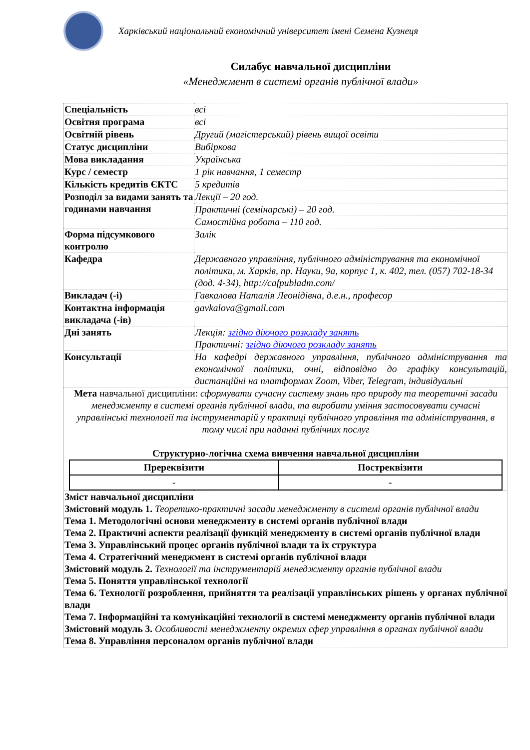Харківський національний економічний університет імені Семена Кузнеця
Силабус навчальної дисципліни
«Менеджмент в системі органів публічної влади»
| Спеціальність | всі |
| Освітня програма | всі |
| Освітній рівень | Другий (магістерський) рівень вищої освіти |
| Статус дисципліни | Вибіркова |
| Мова викладання | Українська |
| Курс / семестр | 1 рік навчання, 1 семестр |
| Кількість кредитів ЄКТС | 5 кредитів |
| Розподіл за видами занять та годинами навчання | Лекції – 20 год. |
| | Практичні (семінарські) – 20 год. |
| | Самостійна робота – 110 год. |
| Форма підсумкового контролю | Залік |
| Кафедра | Державного управління, публічного адміністрування та економічної політики, м. Харків, пр. Науки, 9а, корпус 1, к. 402, тел. (057) 702-18-34 (дод. 4-34), http://cafpubladm.com/ |
| Викладач (-і) | Гавкалова Наталія Леонідівна, д.е.н., професор |
| Контактна інформація викладача (-ів) | gavkalova@gmail.com |
| Дні занять | Лекція: згідно діючого розкладу занять Практичні: згідно діючого розкладу занять |
| Консультації | На кафедрі державного управління, публічного адміністрування та економічної політики, очні, відповідно до графіку консультацій, дистанційні на платформах Zoom, Viber, Telegram, індивідуальні |
| Мета навчальної дисципліни: сформувати сучасну систему знань про природу та теоретичні засади менеджменту в системі органів публічної влади, та виробити уміння застосовувати сучасні управлінські технології та інструментарій у практиці публічного управління та адміністрування, в тому числі при наданні публічних послуг Структурно-логічна схема вивчення навчальної дисципліни / Пререквізити / Постреквізити / / --- / --- / / - / - / | |
| Зміст навчальної дисципліни Змістовий модуль 1. Теоретико-практичні засади менеджменту в системі органів публічної влади Тема 1. Методологічні основи менеджменту в системі органів публічної влади Тема 2. Практичні аспекти реалізації функцій менеджменту в системі органів публічної влади Тема 3. Управлінський процес органів публічної влади та їх структура Тема 4. Стратегічний менеджмент в системі органів публічної влади Змістовий модуль 2. Технології та інструментарій менеджменту органів публічної влади Тема 5. Поняття управлінської технології Тема 6. Технології розроблення, прийняття та реалізації управлінських рішень у органах публічної влади Тема 7. Інформаційні та комунікаційні технології в системі менеджменту органів публічної влади Змістовий модуль 3. Особливості менеджменту окремих сфер управління в органах публічної влади Тема 8. Управління персоналом органів публічної влади | |